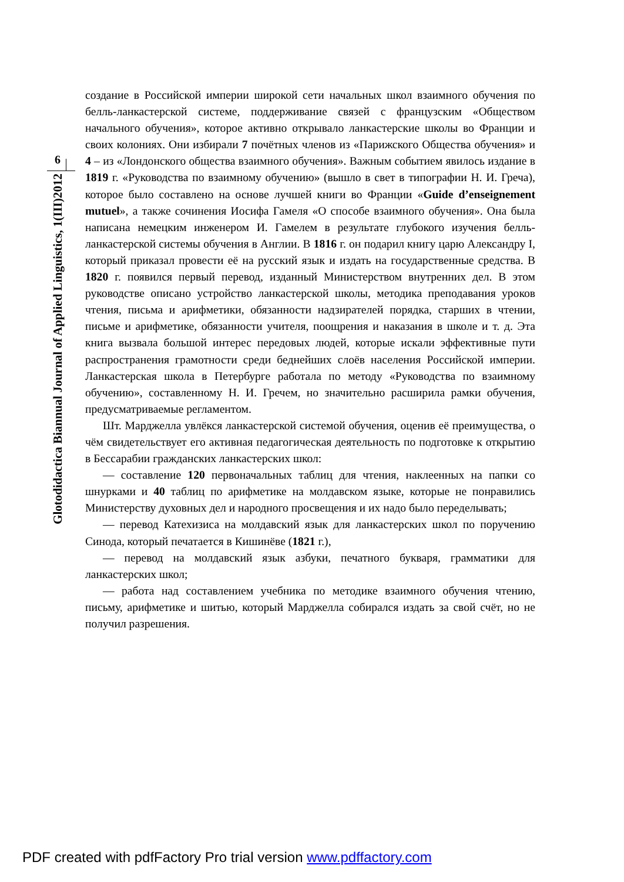6
Glotodidactica Biannual Journal of Applied Linguistics, 1(III)2012
создание в Российской империи широкой сети начальных школ взаимного обучения по белль-ланкастерской системе, поддерживание связей с французским «Обществом начального обучения», которое активно открывало ланкастерские школы во Франции и своих колониях. Они избирали 7 почётных членов из «Парижского Общества обучения» и 4 – из «Лондонского общества взаимного обучения». Важным событием явилось издание в 1819 г. «Руководства по взаимному обучению» (вышло в свет в типографии Н. И. Греча), которое было составлено на основе лучшей книги во Франции «Guide d’enseignement mutuel», а также сочинения Иосифа Гамеля «О способе взаимного обучения». Она была написана немецким инженером И. Гамелем в результате глубокого изучения белль-ланкастерской системы обучения в Англии. В 1816 г. он подарил книгу царю Александру I, который приказал провести её на русский язык и издать на государственные средства. В 1820 г. появился первый перевод, изданный Министерством внутренних дел. В этом руководстве описано устройство ланкастерской школы, методика преподавания уроков чтения, письма и арифметики, обязанности надзирателей порядка, старших в чтении, письме и арифметике, обязанности учителя, поощрения и наказания в школе и т. д. Эта книга вызвала большой интерес передовых людей, которые искали эффективные пути распространения грамотности среди беднейших слоёв населения Российской империи. Ланкастерская школа в Петербурге работала по методу «Руководства по взаимному обучению», составленному Н. И. Гречем, но значительно расширила рамки обучения, предусматриваемые регламентом.
Шт. Марджелла увлёкся ланкастерской системой обучения, оценив её преимущества, о чём свидетельствует его активная педагогическая деятельность по подготовке к открытию в Бессарабии гражданских ланкастерских школ:
— составление 120 первоначальных таблиц для чтения, наклеенных на папки со шнурками и 40 таблиц по арифметике на молдавском языке, которые не понравились Министерству духовных дел и народного просвещения и их надо было переделывать;
— перевод Катехизиса на молдавский язык для ланкастерских школ по поручению Синода, который печатается в Кишинёве (1821 г.),
— перевод на молдавский язык азбуки, печатного букваря, грамматики для ланкастерских школ;
— работа над составлением учебника по методике взаимного обучения чтению, письму, арифметике и шитью, который Марджелла собирался издать за свой счёт, но не получил разрешения.
PDF created with pdfFactory Pro trial version www.pdffactory.com